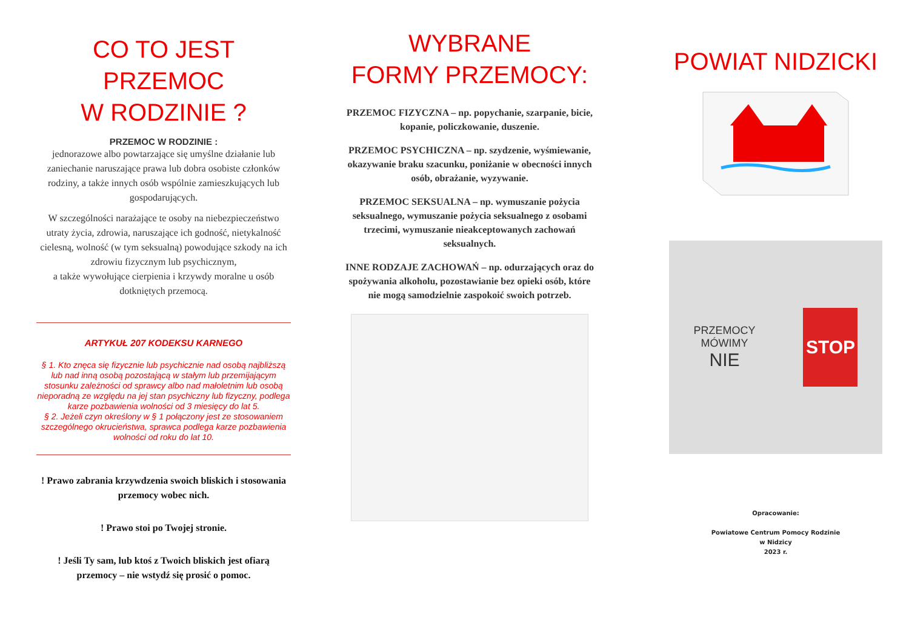CO TO JEST PRZEMOC
W RODZINIE ?
PRZEMOC W RODZINIE :
jednorazowe albo powtarzające się umyślne działanie lub zaniechanie naruszające prawa lub dobra osobiste członków rodziny, a także innych osób wspólnie zamieszkujących lub gospodarujących.
W szczególności narażające te osoby na niebezpieczeństwo utraty życia, zdrowia, naruszające ich godność, nietykalność cielesną, wolność (w tym seksualną) powodujące szkody na ich zdrowiu fizycznym lub psychicznym,
a także wywołujące cierpienia i krzywdy moralne u osób dotkniętych przemocą.
ARTYKUŁ 207 KODEKSU KARNEGO
§ 1. Kto znęca się fizycznie lub psychicznie nad osobą najbliższą lub nad inną osobą pozostającą w stałym lub przemijającym stosunku zależności od sprawcy albo nad małoletnim lub osobą nieporadną ze względu na jej stan psychiczny lub fizyczny, podlega karze pozbawienia wolności od 3 miesięcy do lat 5.
§ 2. Jeżeli czyn określony w § 1 połączony jest ze stosowaniem szczególnego okrucieństwa, sprawca podlega karze pozbawienia wolności od roku do lat 10.
! Prawo zabrania krzywdzenia swoich bliskich i stosowania przemocy wobec nich.
! Prawo stoi po Twojej stronie.
! Jeśli Ty sam, lub ktoś z Twoich bliskich jest ofiarą przemocy – nie wstydź się prosić o pomoc.
WYBRANE
FORMY PRZEMOCY:
PRZEMOC FIZYCZNA – np. popychanie, szarpanie, bicie, kopanie, policzkowanie, duszenie.
PRZEMOC PSYCHICZNA – np. szydzenie, wyśmiewanie, okazywanie braku szacunku, poniżanie w obecności innych osób, obrażanie, wyzywanie.
PRZEMOC SEKSUALNA – np. wymuszanie pożycia seksualnego, wymuszanie pożycia seksualnego z osobami trzecimi, wymuszanie nieakceptowanych zachowań seksualnych.
INNE RODZAJE ZACHOWAŃ – np. odurzających oraz do spożywania alkoholu, pozostawianie bez opieki osób, które nie mogą samodzielnie zaspokoić swoich potrzeb.
POWIAT NIDZICKI
PRZEMOCY
MÓWIMY
NIE
STOP
Opracowanie:
Powiatowe Centrum Pomocy Rodzinie
w Nidzicy
2023 r.